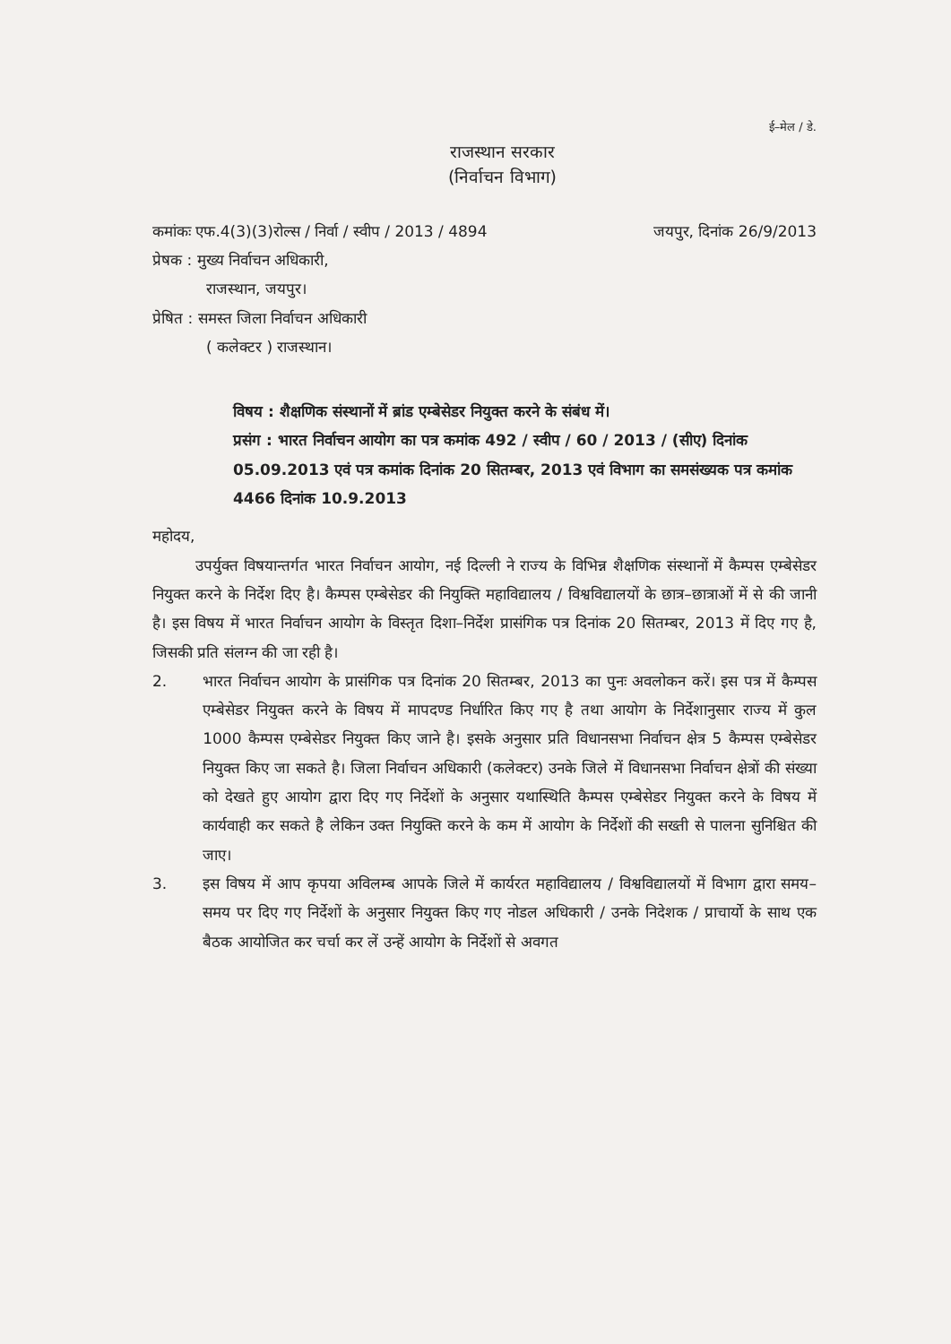ई–मेल / डे.
राजस्थान सरकार
(निर्वाचन विभाग)
कमांकः एफ.4(3)(3)रोल्स / निर्वा / स्वीप / 2013 / 4894 जयपुर, दिनांक 26/9/2013
प्रेषक : मुख्य निर्वाचन अधिकारी,
राजस्थान, जयपुर।
प्रेषित : समस्त जिला निर्वाचन अधिकारी
( कलेक्टर ) राजस्थान।
विषय : शैक्षणिक संस्थानों में ब्रांड एम्बेसेडर नियुक्त करने के संबंध में।
प्रसंग : भारत निर्वाचन आयोग का पत्र कमांक 492 / स्वीप / 60 / 2013 / (सीए) दिनांक 05.09.2013 एवं पत्र कमांक दिनांक 20 सितम्बर, 2013 एवं विभाग का समसंख्यक पत्र कमांक 4466 दिनांक 10.9.2013
महोदय,
उपर्युक्त विषयान्तर्गत भारत निर्वाचन आयोग, नई दिल्ली ने राज्य के विभिन्न शैक्षणिक संस्थानों में कैम्पस एम्बेसेडर नियुक्त करने के निर्देश दिए है। कैम्पस एम्बेसेडर की नियुक्ति महाविद्यालय / विश्वविद्यालयों के छात्र–छात्राओं में से की जानी है। इस विषय में भारत निर्वाचन आयोग के विस्तृत दिशा–निर्देश प्रासंगिक पत्र दिनांक 20 सितम्बर, 2013 में दिए गए है, जिसकी प्रति संलग्न की जा रही है।
2. भारत निर्वाचन आयोग के प्रासंगिक पत्र दिनांक 20 सितम्बर, 2013 का पुनः अवलोकन करें। इस पत्र में कैम्पस एम्बेसेडर नियुक्त करने के विषय में मापदण्ड निर्धारित किए गए है तथा आयोग के निर्देशानुसार राज्य में कुल 1000 कैम्पस एम्बेसेडर नियुक्त किए जाने है। इसके अनुसार प्रति विधानसभा निर्वाचन क्षेत्र 5 कैम्पस एम्बेसेडर नियुक्त किए जा सकते है। जिला निर्वाचन अधिकारी (कलेक्टर) उनके जिले में विधानसभा निर्वाचन क्षेत्रों की संख्या को देखते हुए आयोग द्वारा दिए गए निर्देशों के अनुसार यथास्थिति कैम्पस एम्बेसेडर नियुक्त करने के विषय में कार्यवाही कर सकते है लेकिन उक्त नियुक्ति करने के कम में आयोग के निर्देशों की सख्ती से पालना सुनिश्चित की जाए।
3. इस विषय में आप कृपया अविलम्ब आपके जिले में कार्यरत महाविद्यालय / विश्वविद्यालयों में विभाग द्वारा समय–समय पर दिए गए निर्देशों के अनुसार नियुक्त किए गए नोडल अधिकारी / उनके निदेशक / प्राचार्यो के साथ एक बैठक आयोजित कर चर्चा कर लें उन्हें आयोग के निर्देशों से अवगत